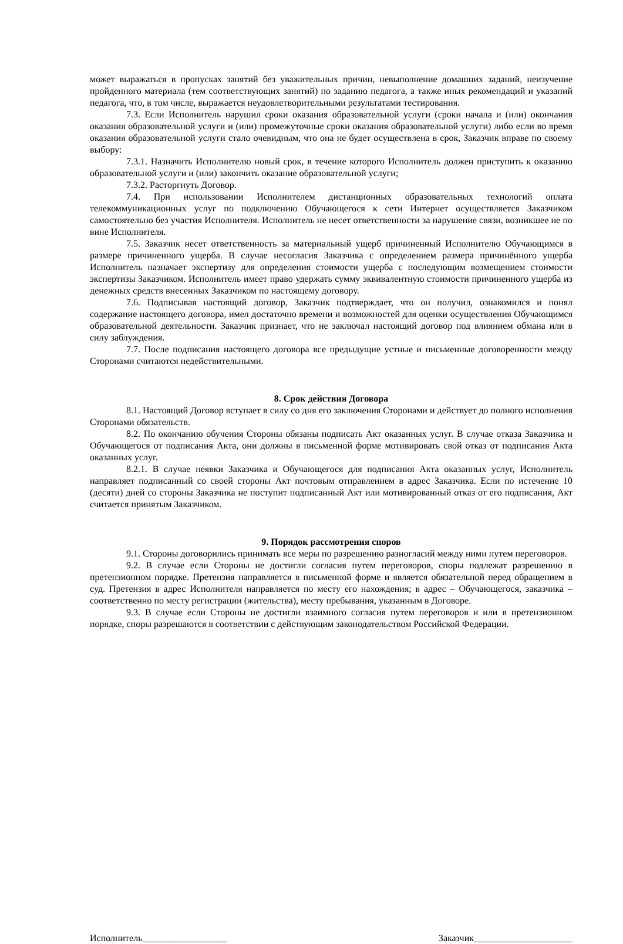может выражаться в пропусках занятий без уважительных причин, невыполнение домашних заданий, неизучение пройденного материала (тем соответствующих занятий) по заданию педагога, а также иных рекомендаций и указаний педагога, что, в том числе, выражается неудовлетворительными результатами тестирования.
7.3. Если Исполнитель нарушил сроки оказания образовательной услуги (сроки начала и (или) окончания оказания образовательной услуги и (или) промежуточные сроки оказания образовательной услуги) либо если во время оказания образовательной услуги стало очевидным, что она не будет осуществлена в срок, Заказчик вправе по своему выбору:
7.3.1. Назначить Исполнителю новый срок, в течение которого Исполнитель должен приступить к оказанию образовательной услуги и (или) закончить оказание образовательной услуги;
7.3.2. Расторгнуть Договор.
7.4. При использовании Исполнителем дистанционных образовательных технологий оплата телекоммуникационных услуг по подключению Обучающегося к сети Интернет осуществляется Заказчиком самостоятельно без участия Исполнителя. Исполнитель не несет ответственности за нарушение связи, возникшее не по вине Исполнителя.
7.5. Заказчик несет ответственность за материальный ущерб причиненный Исполнителю Обучающимся в размере причиненного ущерба. В случае несогласия Заказчика с определением размера причинённого ущерба Исполнитель назначает экспертизу для определения стоимости ущерба с последующим возмещением стоимости экспертизы Заказчиком. Исполнитель имеет право удержать сумму эквивалентную стоимости причиненного ущерба из денежных средств внесенных Заказчиком по настоящему договору.
7.6. Подписывая настоящий договор, Заказчик подтверждает, что он получил, ознакомился и понял содержание настоящего договора, имел достаточно времени и возможностей для оценки осуществления Обучающимся образовательной деятельности. Заказчик признает, что не заключал настоящий договор под влиянием обмана или в силу заблуждения.
7.7. После подписания настоящего договора все предыдущие устные и письменные договоренности между Сторонами считаются недействительными.
8. Срок действия Договора
8.1. Настоящий Договор вступает в силу со дня его заключения Сторонами и действует до полного исполнения Сторонами обязательств.
8.2. По окончанию обучения Стороны обязаны подписать Акт оказанных услуг. В случае отказа Заказчика и Обучающегося от подписания Акта, они должны в письменной форме мотивировать свой отказ от подписания Акта оказанных услуг.
8.2.1. В случае неявки Заказчика и Обучающегося для подписания Акта оказанных услуг, Исполнитель направляет подписанный со своей стороны Акт почтовым отправлением в адрес Заказчика. Если по истечение 10 (десяти) дней со стороны Заказчика не поступит подписанный Акт или мотивированный отказ от его подписания, Акт считается принятым Заказчиком.
9. Порядок рассмотрения споров
9.1. Стороны договорились принимать все меры по разрешению разногласий между ними путем переговоров.
9.2. В случае если Стороны не достигли согласия путем переговоров, споры подлежат разрешению в претензионном порядке. Претензия направляется в письменной форме и является обязательной перед обращением в суд. Претензия в адрес Исполнителя направляется по месту его нахождения; в адрес – Обучающегося, заказчика – соответственно по месту регистрации (жительства), месту пребывания, указанным в Договоре.
9.3. В случае если Стороны не достигли взаимного согласия путем переговоров и или в претензионном порядке, споры разрешаются в соответствии с действующим законодательством Российской Федерации.
Исполнитель__________________ Заказчик_____________________